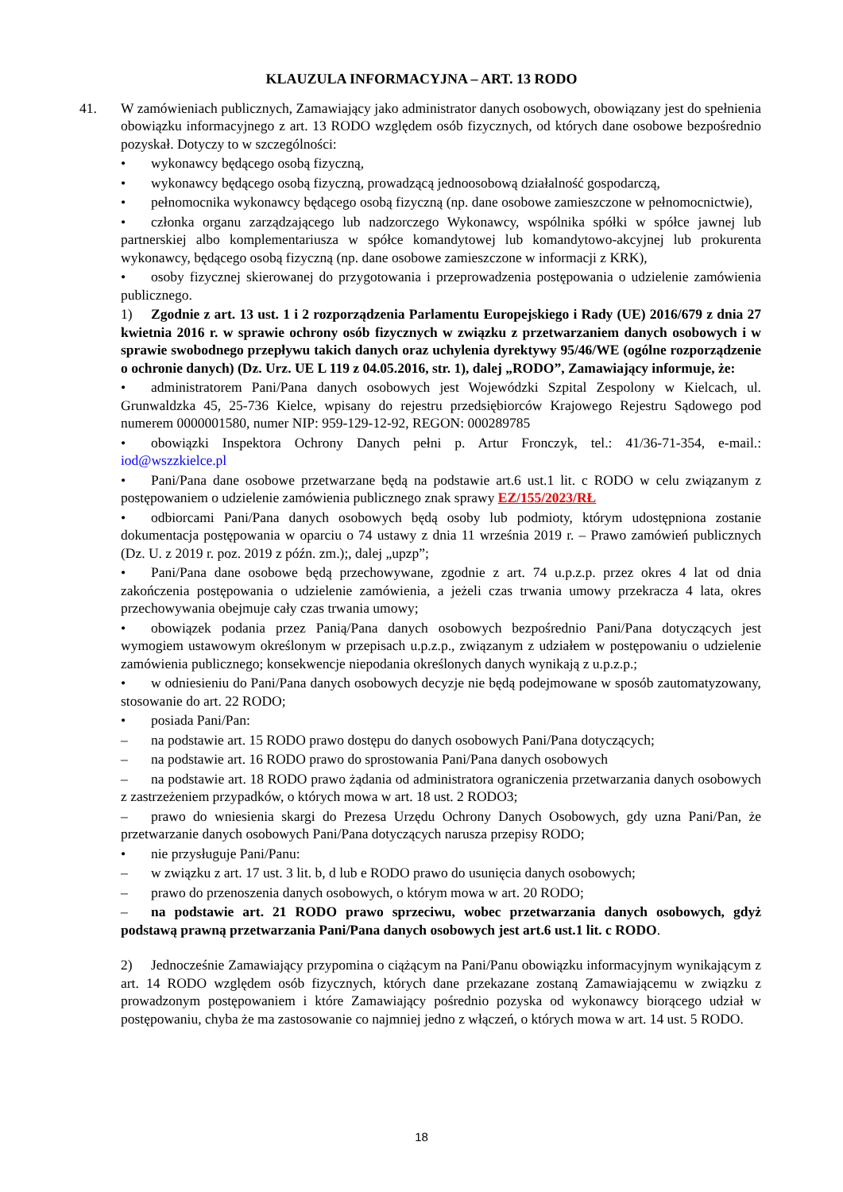KLAUZULA INFORMACYJNA – ART. 13 RODO
41.
W zamówieniach publicznych, Zamawiający jako administrator danych osobowych, obowiązany jest do spełnienia obowiązku informacyjnego z art. 13 RODO względem osób fizycznych, od których dane osobowe bezpośrednio pozyskał. Dotyczy to w szczególności:
• wykonawcy będącego osobą fizyczną,
• wykonawcy będącego osobą fizyczną, prowadzącą jednoosobową działalność gospodarczą,
• pełnomocnika wykonawcy będącego osobą fizyczną (np. dane osobowe zamieszczone w pełnomocnictwie),
• członka organu zarządzającego lub nadzorczego Wykonawcy, wspólnika spółki w spółce jawnej lub partnerskiej albo komplementariusza w spółce komandytowej lub komandytowo-akcyjnej lub prokurenta wykonawcy, będącego osobą fizyczną (np. dane osobowe zamieszczone w informacji z KRK),
• osoby fizycznej skierowanej do przygotowania i przeprowadzenia postępowania o udzielenie zamówienia publicznego.
1) Zgodnie z art. 13 ust. 1 i 2 rozporządzenia Parlamentu Europejskiego i Rady (UE) 2016/679 z dnia 27 kwietnia 2016 r. w sprawie ochrony osób fizycznych w związku z przetwarzaniem danych osobowych i w sprawie swobodnego przepływu takich danych oraz uchylenia dyrektywy 95/46/WE (ogólne rozporządzenie o ochronie danych) (Dz. Urz. UE L 119 z 04.05.2016, str. 1), dalej „RODO”, Zamawiający informuje, że:
• administratorem Pani/Pana danych osobowych jest Wojewódzki Szpital Zespolony w Kielcach, ul. Grunwaldzka 45, 25-736 Kielce, wpisany do rejestru przedsiębiorców Krajowego Rejestru Sądowego pod numerem 0000001580, numer NIP: 959-129-12-92, REGON: 000289785
• obowiązki Inspektora Ochrony Danych pełni p. Artur Fronczyk, tel.: 41/36-71-354, e-mail.: iod@wszzkielce.pl
• Pani/Pana dane osobowe przetwarzane będą na podstawie art.6 ust.1 lit. c RODO w celu związanym z postępowaniem o udzielenie zamówienia publicznego znak sprawy EZ/155/2023/RŁ
• odbiorcami Pani/Pana danych osobowych będą osoby lub podmioty, którym udostępniona zostanie dokumentacja postępowania w oparciu o 74 ustawy z dnia 11 września 2019 r. – Prawo zamówień publicznych (Dz. U. z 2019 r. poz. 2019 z późn. zm.);, dalej „upzp”;
• Pani/Pana dane osobowe będą przechowywane, zgodnie z art. 74 u.p.z.p. przez okres 4 lat od dnia zakończenia postępowania o udzielenie zamówienia, a jeżeli czas trwania umowy przekracza 4 lata, okres przechowywania obejmuje cały czas trwania umowy;
• obowiązek podania przez Panią/Pana danych osobowych bezpośrednio Pani/Pana dotyczących jest wymogiem ustawowym określonym w przepisach u.p.z.p., związanym z udziałem w postępowaniu o udzielenie zamówienia publicznego; konsekwencje niepodania określonych danych wynikają z u.p.z.p.;
• w odniesieniu do Pani/Pana danych osobowych decyzje nie będą podejmowane w sposób zautomatyzowany, stosowanie do art. 22 RODO;
• posiada Pani/Pan:
– na podstawie art. 15 RODO prawo dostępu do danych osobowych Pani/Pana dotyczących;
– na podstawie art. 16 RODO prawo do sprostowania Pani/Pana danych osobowych
– na podstawie art. 18 RODO prawo żądania od administratora ograniczenia przetwarzania danych osobowych z zastrzeżeniem przypadków, o których mowa w art. 18 ust. 2 RODO3;
– prawo do wniesienia skargi do Prezesa Urzędu Ochrony Danych Osobowych, gdy uzna Pani/Pan, że przetwarzanie danych osobowych Pani/Pana dotyczących narusza przepisy RODO;
• nie przysługuje Pani/Panu:
– w związku z art. 17 ust. 3 lit. b, d lub e RODO prawo do usunięcia danych osobowych;
– prawo do przenoszenia danych osobowych, o którym mowa w art. 20 RODO;
– na podstawie art. 21 RODO prawo sprzeciwu, wobec przetwarzania danych osobowych, gdyż podstawą prawną przetwarzania Pani/Pana danych osobowych jest art.6 ust.1 lit. c RODO.
2) Jednocześnie Zamawiający przypomina o ciążącym na Pani/Panu obowiązku informacyjnym wynikającym z art. 14 RODO względem osób fizycznych, których dane przekazane zostaną Zamawiającemu w związku z prowadzonym postępowaniem i które Zamawiający pośrednio pozyska od wykonawcy biorącego udział w postępowaniu, chyba że ma zastosowanie co najmniej jedno z włączeń, o których mowa w art. 14 ust. 5 RODO.
18